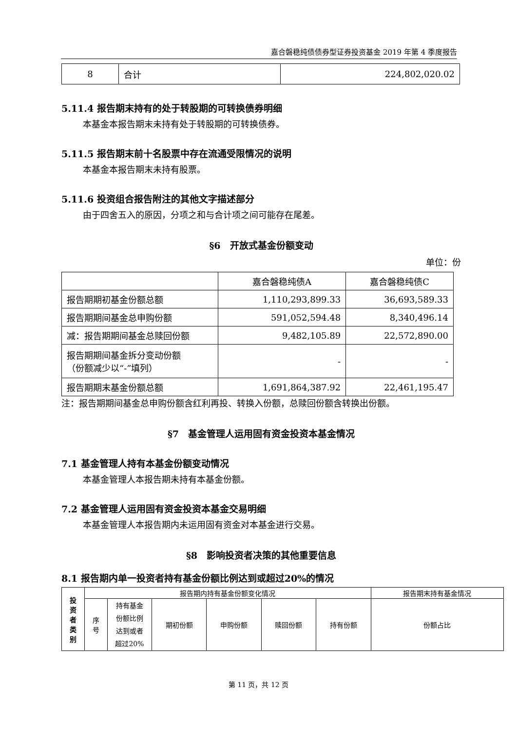嘉合磐稳纯债债券型证券投资基金 2019 年第 4 季度报告
| 8 | 合计 | 224,802,020.02 |
5.11.4 报告期末持有的处于转股期的可转换债券明细
本基金本报告期末未持有处于转股期的可转换债券。
5.11.5 报告期末前十名股票中存在流通受限情况的说明
本基金本报告期末未持有股票。
5.11.6 投资组合报告附注的其他文字描述部分
由于四舍五入的原因，分项之和与合计项之间可能存在尾差。
§6　开放式基金份额变动
单位：份
| | 嘉合磐稳纯债A | 嘉合磐稳纯债C |
| 报告期期初基金份额总额 | 1,110,293,899.33 | 36,693,589.33 |
| 报告期期间基金总申购份额 | 591,052,594.48 | 8,340,496.14 |
| 减：报告期期间基金总赎回份额 | 9,482,105.89 | 22,572,890.00 |
| 报告期期间基金拆分变动份额 （份额减少以“-”填列） | - | - |
| 报告期期末基金份额总额 | 1,691,864,387.92 | 22,461,195.47 |
注：报告期期间基金总申购份额含红利再投、转换入份额，总赎回份额含转换出份额。
§7　基金管理人运用固有资金投资本基金情况
7.1 基金管理人持有本基金份额变动情况
本基金管理人本报告期未持有本基金份额。
7.2 基金管理人运用固有资金投资本基金交易明细
本基金管理人本报告期内未运用固有资金对本基金进行交易。
§8　影响投资者决策的其他重要信息
8.1 报告期内单一投资者持有基金份额比例达到或超过20%的情况
| 投 资 者 类 别 | 报告期内持有基金份额变化情况 | | | | | | 报告期末持有基金情况 |
| --- | --- | --- | --- | --- | --- | --- | --- |
| | 序 号 | 持有基金 份额比例 达到或者 超过20% | 期初份额 | 申购份额 | 赎回份额 | 持有份额 | 份额占比 |
第 11 页，共 12 页